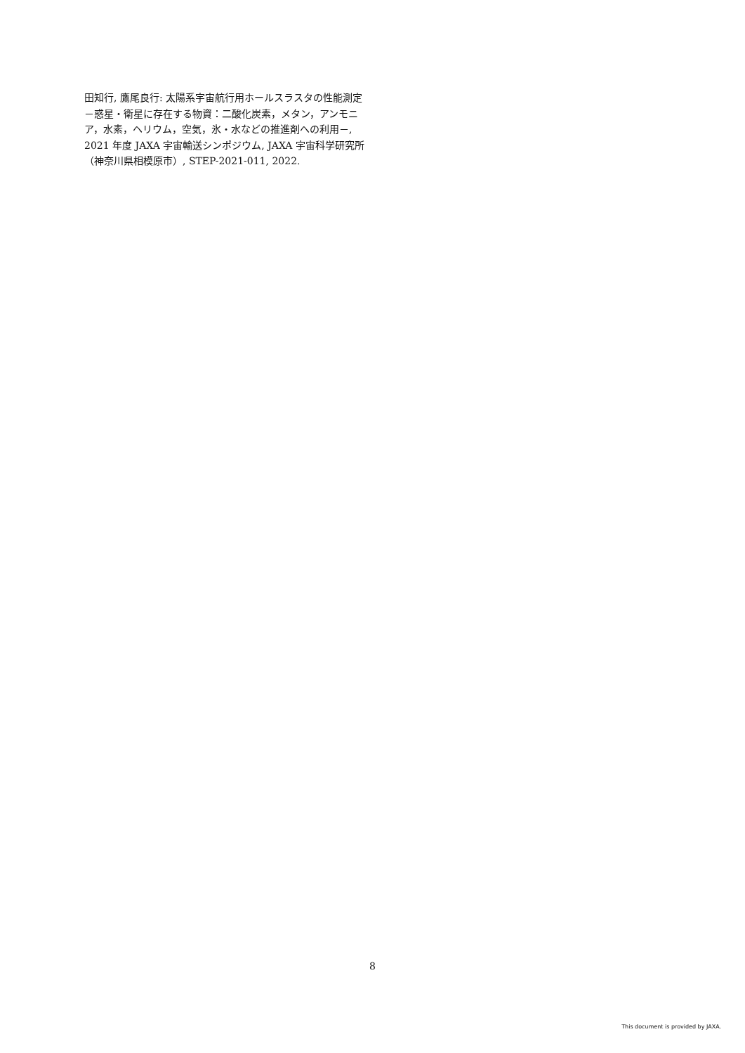田知行, 鷹尾良行: 太陽系宇宙航行用ホールスラスタの性能測定－惑星・衛星に存在する物資：二酸化炭素，メタン，アンモニア，水素，ヘリウム，空気，氷・水などの推進剤への利用－, 2021 年度 JAXA 宇宙輸送シンポジウム, JAXA 宇宙科学研究所（神奈川県相模原市）, STEP-2021-011, 2022.
8
This document is provided by JAXA.